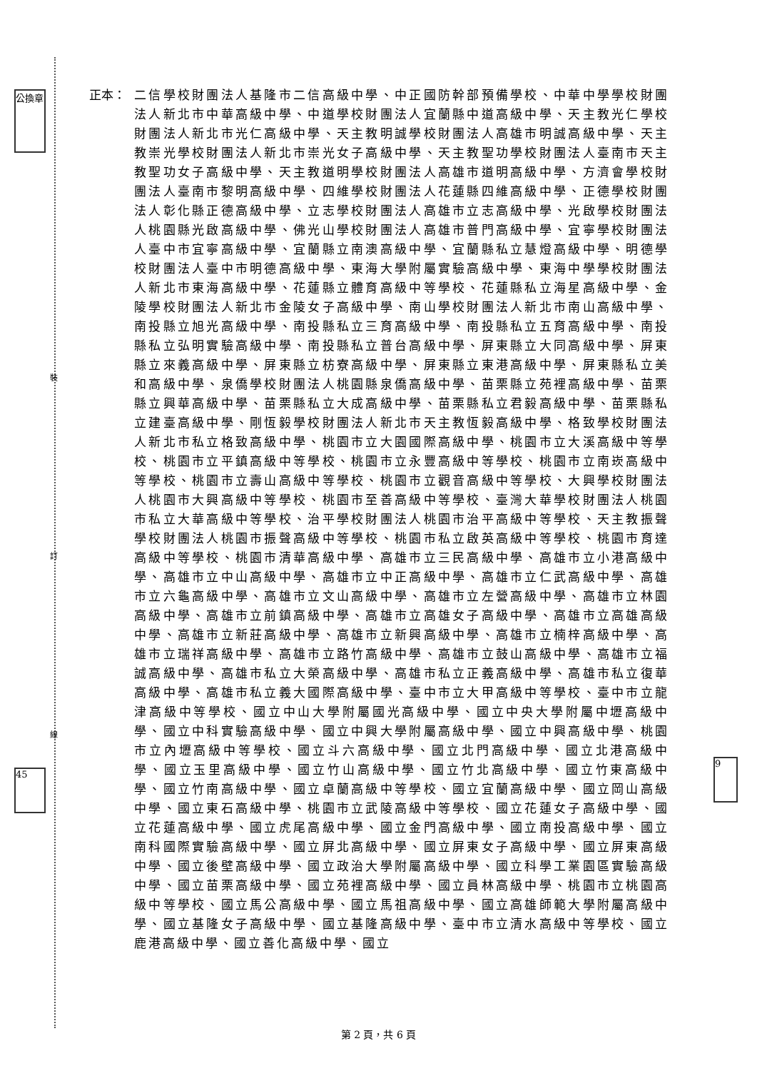裝
訂
線
公換章
45
9
正本： 二信學校財團法人基隆市二信高級中學、中正國防幹部預備學校、中華中學學校財團法人新北市中華高級中學、中道學校財團法人宜蘭縣中道高級中學、天主教光仁學校財團法人新北市光仁高級中學、天主教明誠學校財團法人高雄市明誠高級中學、天主教崇光學校財團法人新北市崇光女子高級中學、天主教聖功學校財團法人臺南市天主教聖功女子高級中學、天主教道明學校財團法人高雄市道明高級中學、方濟會學校財團法人臺南市黎明高級中學、四維學校財團法人花蓮縣四維高級中學、正德學校財團法人彰化縣正德高級中學、立志學校財團法人高雄市立志高級中學、光啟學校財團法人桃園縣光啟高級中學、佛光山學校財團法人高雄市普門高級中學、宜寧學校財團法人臺中市宜寧高級中學、宜蘭縣立南澳高級中學、宜蘭縣私立慧燈高級中學、明德學校財團法人臺中市明德高級中學、東海大學附屬實驗高級中學、東海中學學校財團法人新北市東海高級中學、花蓮縣立體育高級中等學校、花蓮縣私立海星高級中學、金陵學校財團法人新北市金陵女子高級中學、南山學校財團法人新北市南山高級中學、南投縣立旭光高級中學、南投縣私立三育高級中學、南投縣私立五育高級中學、南投縣私立弘明實驗高級中學、南投縣私立普台高級中學、屏東縣立大同高級中學、屏東縣立來義高級中學、屏東縣立枋寮高級中學、屏東縣立東港高級中學、屏東縣私立美和高級中學、泉僑學校財團法人桃園縣泉僑高級中學、苗栗縣立苑裡高級中學、苗栗縣立興華高級中學、苗栗縣私立大成高級中學、苗栗縣私立君毅高級中學、苗栗縣私立建臺高級中學、剛恆毅學校財團法人新北市天主教恆毅高級中學、格致學校財團法人新北市私立格致高級中學、桃園市立大園國際高級中學、桃園市立大溪高級中等學校、桃園市立平鎮高級中等學校、桃園市立永豐高級中等學校、桃園市立南崁高級中等學校、桃園市立壽山高級中等學校、桃園市立觀音高級中等學校、大興學校財團法人桃園市大興高級中等學校、桃園市至善高級中等學校、臺灣大華學校財團法人桃園市私立大華高級中等學校、治平學校財團法人桃園市治平高級中等學校、天主教振聲學校財團法人桃園市振聲高級中等學校、桃園市私立啟英高級中等學校、桃園市育達高級中等學校、桃園市清華高級中學、高雄市立三民高級中學、高雄市立小港高級中學、高雄市立中山高級中學、高雄市立中正高級中學、高雄市立仁武高級中學、高雄市立六龜高級中學、高雄市立文山高級中學、高雄市立左營高級中學、高雄市立林園高級中學、高雄市立前鎮高級中學、高雄市立高雄女子高級中學、高雄市立高雄高級中學、高雄市立新莊高級中學、高雄市立新興高級中學、高雄市立楠梓高級中學、高雄市立瑞祥高級中學、高雄市立路竹高級中學、高雄市立鼓山高級中學、高雄市立福誠高級中學、高雄市私立大榮高級中學、高雄市私立正義高級中學、高雄市私立復華高級中學、高雄市私立義大國際高級中學、臺中市立大甲高級中等學校、臺中市立龍津高級中等學校、國立中山大學附屬國光高級中學、國立中央大學附屬中壢高級中學、國立中科實驗高級中學、國立中興大學附屬高級中學、國立中興高級中學、桃園市立內壢高級中等學校、國立斗六高級中學、國立北門高級中學、國立北港高級中學、國立玉里高級中學、國立竹山高級中學、國立竹北高級中學、國立竹東高級中學、國立竹南高級中學、國立卓蘭高級中等學校、國立宜蘭高級中學、國立岡山高級中學、國立東石高級中學、桃園市立武陵高級中等學校、國立花蓮女子高級中學、國立花蓮高級中學、國立虎尾高級中學、國立金門高級中學、國立南投高級中學、國立南科國際實驗高級中學、國立屏北高級中學、國立屏東女子高級中學、國立屏東高級中學、國立後壁高級中學、國立政治大學附屬高級中學、國立科學工業園區實驗高級中學、國立苗栗高級中學、國立苑裡高級中學、國立員林高級中學、桃園市立桃園高級中等學校、國立馬公高級中學、國立馬祖高級中學、國立高雄師範大學附屬高級中學、國立基隆女子高級中學、國立基隆高級中學、臺中市立清水高級中等學校、國立鹿港高級中學、國立善化高級中學、國立
第 2 頁，共 6 頁